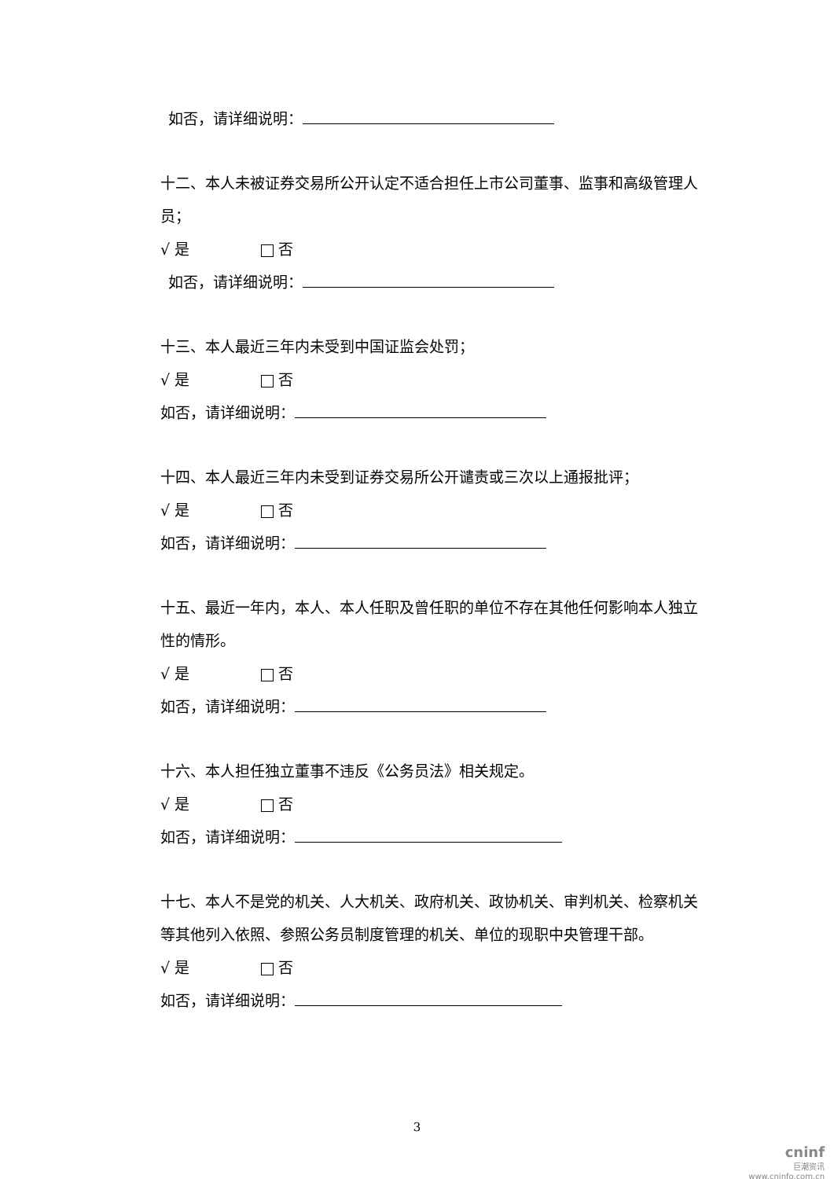如否，请详细说明：
十二、本人未被证券交易所公开认定不适合担任上市公司董事、监事和高级管理人员；
√ 是 否
如否，请详细说明：
十三、本人最近三年内未受到中国证监会处罚；
√ 是 否
如否，请详细说明：
十四、本人最近三年内未受到证券交易所公开谴责或三次以上通报批评；
√ 是 否
如否，请详细说明：
十五、最近一年内，本人、本人任职及曾任职的单位不存在其他任何影响本人独立性的情形。
√ 是 否
如否，请详细说明：
十六、本人担任独立董事不违反《公务员法》相关规定。
√ 是 否
如否，请详细说明：
十七、本人不是党的机关、人大机关、政府机关、政协机关、审判机关、检察机关等其他列入依照、参照公务员制度管理的机关、单位的现职中央管理干部。
√ 是 否
如否，请详细说明：
3
cninf
巨潮资讯
www.cninfo.com.cn